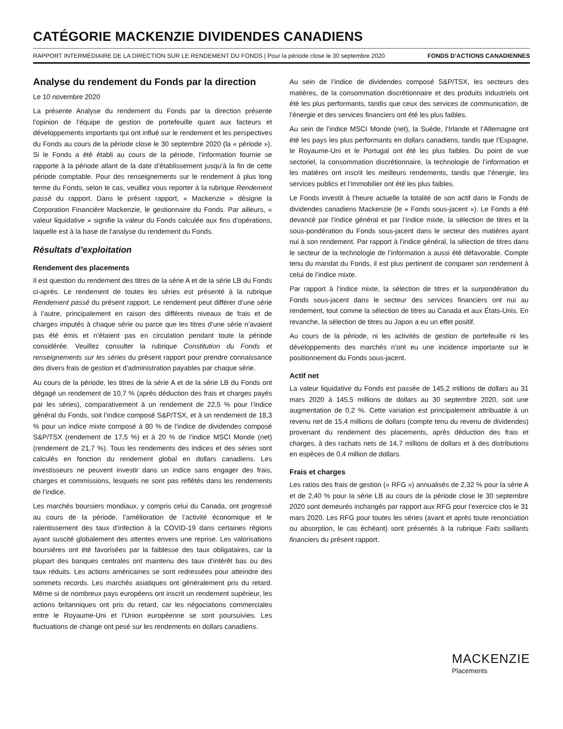CATÉGORIE MACKENZIE DIVIDENDES CANADIENS
RAPPORT INTERMÉDIAIRE DE LA DIRECTION SUR LE RENDEMENT DU FONDS | Pour la période close le 30 septembre 2020 FONDS D’ACTIONS CANADIENNES
Analyse du rendement du Fonds par la direction
Le 10 novembre 2020
La présente Analyse du rendement du Fonds par la direction présente l’opinion de l’équipe de gestion de portefeuille quant aux facteurs et développements importants qui ont influé sur le rendement et les perspectives du Fonds au cours de la période close le 30 septembre 2020 (la « période »). Si le Fonds a été établi au cours de la période, l’information fournie se rapporte à la période allant de la date d’établissement jusqu’à la fin de cette période comptable. Pour des renseignements sur le rendement à plus long terme du Fonds, selon le cas, veuillez vous reporter à la rubrique Rendement passé du rapport. Dans le présent rapport, « Mackenzie » désigne la Corporation Financière Mackenzie, le gestionnaire du Fonds. Par ailleurs, « valeur liquidative » signifie la valeur du Fonds calculée aux fins d’opérations, laquelle est à la base de l’analyse du rendement du Fonds.
Résultats d’exploitation
Rendement des placements
Il est question du rendement des titres de la série A et de la série LB du Fonds ci-après. Le rendement de toutes les séries est présenté à la rubrique Rendement passé du présent rapport. Le rendement peut différer d’une série à l’autre, principalement en raison des différents niveaux de frais et de charges imputés à chaque série ou parce que les titres d’une série n’avaient pas été émis et n’étaient pas en circulation pendant toute la période considérée. Veuillez consulter la rubrique Constitution du Fonds et renseignements sur les séries du présent rapport pour prendre connaissance des divers frais de gestion et d’administration payables par chaque série.
Au cours de la période, les titres de la série A et de la série LB du Fonds ont dégagé un rendement de 10,7 % (après déduction des frais et charges payés par les séries), comparativement à un rendement de 22,5 % pour l’indice général du Fonds, soit l’indice composé S&P/TSX, et à un rendement de 18,3 % pour un indice mixte composé à 80 % de l’indice de dividendes composé S&P/TSX (rendement de 17,5 %) et à 20 % de l’indice MSCI Monde (net) (rendement de 21,7 %). Tous les rendements des indices et des séries sont calculés en fonction du rendement global en dollars canadiens. Les investisseurs ne peuvent investir dans un indice sans engager des frais, charges et commissions, lesquels ne sont pas reflétés dans les rendements de l’indice.
Les marchés boursiers mondiaux, y compris celui du Canada, ont progressé au cours de la période, l’amélioration de l’activité économique et le ralentissement des taux d’infection à la COVID-19 dans certaines régions ayant suscité globalement des attentes envers une reprise. Les valorisations boursières ont été favorisées par la faiblesse des taux obligataires, car la plupart des banques centrales ont maintenu des taux d’intérêt bas ou des taux réduits. Les actions américaines se sont redressées pour atteindre des sommets records. Les marchés asiatiques ont généralement pris du retard. Même si de nombreux pays européens ont inscrit un rendement supérieur, les actions britanniques ont pris du retard, car les négociations commerciales entre le Royaume-Uni et l’Union européenne se sont poursuivies. Les fluctuations de change ont pesé sur les rendements en dollars canadiens.
Au sein de l’indice de dividendes composé S&P/TSX, les secteurs des matières, de la consommation discrétionnaire et des produits industriels ont été les plus performants, tandis que ceux des services de communication, de l’énergie et des services financiers ont été les plus faibles.
Au sein de l’indice MSCI Monde (net), la Suède, l’Irlande et l’Allemagne ont été les pays les plus performants en dollars canadiens, tandis que l’Espagne, le Royaume-Uni et le Portugal ont été les plus faibles. Du point de vue sectoriel, la consommation discrétionnaire, la technologie de l’information et les matières ont inscrit les meilleurs rendements, tandis que l’énergie, les services publics et l’immobilier ont été les plus faibles.
Le Fonds investit à l’heure actuelle la totalité de son actif dans le Fonds de dividendes canadiens Mackenzie (le « Fonds sous-jacent »). Le Fonds a été devancé par l’indice général et par l’indice mixte, la sélection de titres et la sous-pondération du Fonds sous-jacent dans le secteur des matières ayant nui à son rendement. Par rapport à l’indice général, la sélection de titres dans le secteur de la technologie de l’information a aussi été défavorable. Compte tenu du mandat du Fonds, il est plus pertinent de comparer son rendement à celui de l’indice mixte.
Par rapport à l’indice mixte, la sélection de titres et la surpondération du Fonds sous-jacent dans le secteur des services financiers ont nui au rendement, tout comme la sélection de titres au Canada et aux États-Unis. En revanche, la sélection de titres au Japon a eu un effet positif.
Au cours de la période, ni les activités de gestion de portefeuille ni les développements des marchés n’ont eu une incidence importante sur le positionnement du Fonds sous-jacent.
Actif net
La valeur liquidative du Fonds est passée de 145,2 millions de dollars au 31 mars 2020 à 145,5 millions de dollars au 30 septembre 2020, soit une augmentation de 0,2 %. Cette variation est principalement attribuable à un revenu net de 15,4 millions de dollars (compte tenu du revenu de dividendes) provenant du rendement des placements, après déduction des frais et charges, à des rachats nets de 14,7 millions de dollars et à des distributions en espèces de 0,4 million de dollars.
Frais et charges
Les ratios des frais de gestion (« RFG ») annualisés de 2,32 % pour la série A et de 2,40 % pour la série LB au cours de la période close le 30 septembre 2020 sont demeurés inchangés par rapport aux RFG pour l’exercice clos le 31 mars 2020. Les RFG pour toutes les séries (avant et après toute renonciation ou absorption, le cas échéant) sont présentés à la rubrique Faits saillants financiers du présent rapport.
MACKENZIE
Placements